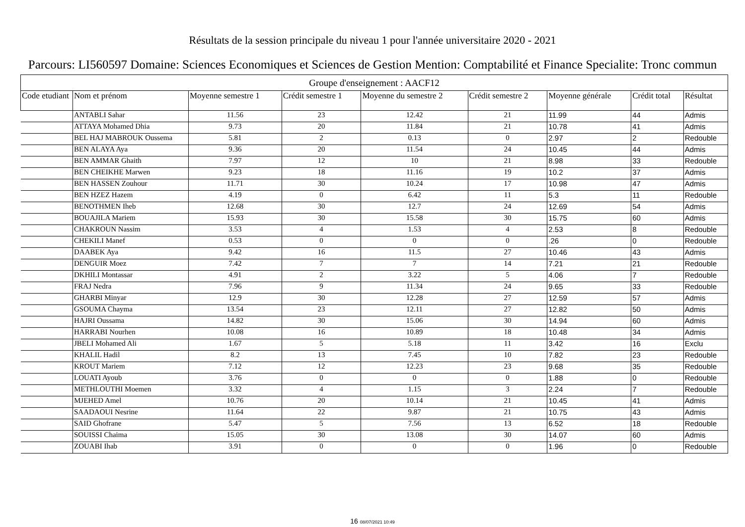Résultats de la session principale du niveau 1 pour l'année universitaire 2020 - 2021
Parcours: LI560597 Domaine: Sciences Economiques et Sciences de Gestion Mention: Comptabilité et Finance Specialite: Tronc commun
| Groupe d'enseignement : AACF12 | | | | | | | | |
| --- | --- | --- | --- | --- | --- | --- | --- | --- |
| Code etudiant | Nom et prénom | Moyenne semestre 1 | Crédit semestre 1 | Moyenne du semestre 2 | Crédit semestre 2 | Moyenne générale | Crédit total | Résultat |
| | ANTABLI Sahar | 11.56 | 23 | 12.42 | 21 | 11.99 | 44 | Admis |
| | ATTAYA Mohamed Dhia | 9.73 | 20 | 11.84 | 21 | 10.78 | 41 | Admis |
| | BEL HAJ MABROUK Oussema | 5.81 | 2 | 0.13 | 0 | 2.97 | 2 | Redouble |
| | BEN ALAYA Aya | 9.36 | 20 | 11.54 | 24 | 10.45 | 44 | Admis |
| | BEN AMMAR Ghaith | 7.97 | 12 | 10 | 21 | 8.98 | 33 | Redouble |
| | BEN CHEIKHE Marwen | 9.23 | 18 | 11.16 | 19 | 10.2 | 37 | Admis |
| | BEN HASSEN Zouhour | 11.71 | 30 | 10.24 | 17 | 10.98 | 47 | Admis |
| | BEN HZEZ Hazem | 4.19 | 0 | 6.42 | 11 | 5.3 | 11 | Redouble |
| | BENOTHMEN Iheb | 12.68 | 30 | 12.7 | 24 | 12.69 | 54 | Admis |
| | BOUAJILA Mariem | 15.93 | 30 | 15.58 | 30 | 15.75 | 60 | Admis |
| | CHAKROUN Nassim | 3.53 | 4 | 1.53 | 4 | 2.53 | 8 | Redouble |
| | CHEKILI Manef | 0.53 | 0 | 0 | 0 | .26 | 0 | Redouble |
| | DAABEK Aya | 9.42 | 16 | 11.5 | 27 | 10.46 | 43 | Admis |
| | DENGUIR Moez | 7.42 | 7 | 7 | 14 | 7.21 | 21 | Redouble |
| | DKHILI Montassar | 4.91 | 2 | 3.22 | 5 | 4.06 | 7 | Redouble |
| | FRAJ Nedra | 7.96 | 9 | 11.34 | 24 | 9.65 | 33 | Redouble |
| | GHARBI Minyar | 12.9 | 30 | 12.28 | 27 | 12.59 | 57 | Admis |
| | GSOUMA Chayma | 13.54 | 23 | 12.11 | 27 | 12.82 | 50 | Admis |
| | HAJRI Oussama | 14.82 | 30 | 15.06 | 30 | 14.94 | 60 | Admis |
| | HARRABI Nourhen | 10.08 | 16 | 10.89 | 18 | 10.48 | 34 | Admis |
| | JBELI Mohamed Ali | 1.67 | 5 | 5.18 | 11 | 3.42 | 16 | Exclu |
| | KHALIL Hadil | 8.2 | 13 | 7.45 | 10 | 7.82 | 23 | Redouble |
| | KROUT Mariem | 7.12 | 12 | 12.23 | 23 | 9.68 | 35 | Redouble |
| | LOUATI Ayoub | 3.76 | 0 | 0 | 0 | 1.88 | 0 | Redouble |
| | METHLOUTHI Moemen | 3.32 | 4 | 1.15 | 3 | 2.24 | 7 | Redouble |
| | MJEHED Amel | 10.76 | 20 | 10.14 | 21 | 10.45 | 41 | Admis |
| | SAADAOUI Nesrine | 11.64 | 22 | 9.87 | 21 | 10.75 | 43 | Admis |
| | SAID Ghofrane | 5.47 | 5 | 7.56 | 13 | 6.52 | 18 | Redouble |
| | SOUISSI Chaima | 15.05 | 30 | 13.08 | 30 | 14.07 | 60 | Admis |
| | ZOUABI Ihab | 3.91 | 0 | 0 | 0 | 1.96 | 0 | Redouble |
16 08/07/2021 10:49